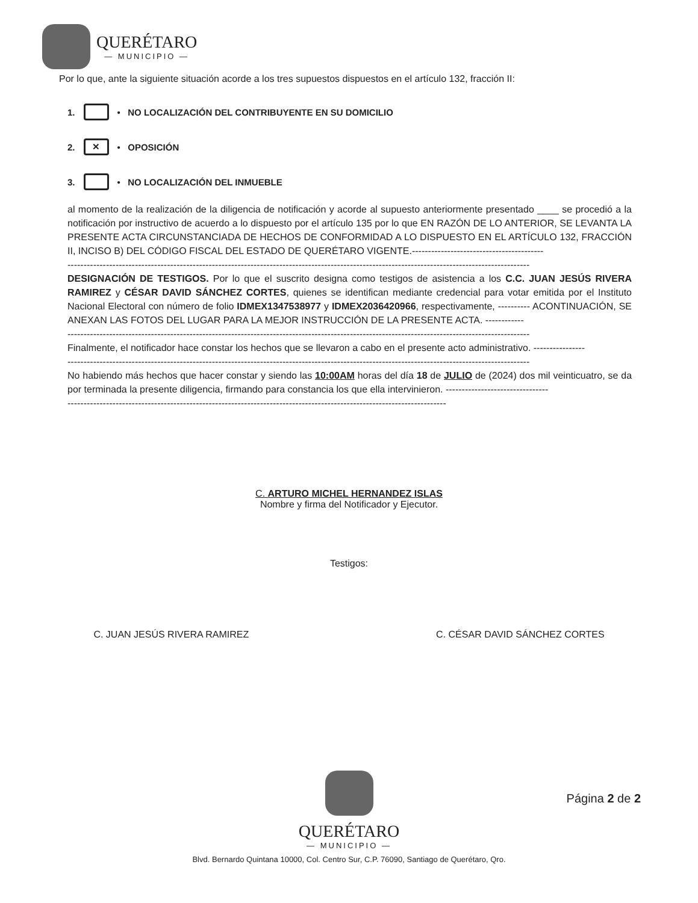QUERÉTARO
— MUNICIPIO —
Por lo que, ante la siguiente situación acorde a los tres supuestos dispuestos en el artículo 132, fracción II:
1. • NO LOCALIZACIÓN DEL CONTRIBUYENTE EN SU DOMICILIO
2. ✕ • OPOSICIÓN
3. • NO LOCALIZACIÓN DEL INMUEBLE
al momento de la realización de la diligencia de notificación y acorde al supuesto anteriormente presentado ____ se procedió a la notificación por instructivo de acuerdo a lo dispuesto por el artículo 135 por lo que EN RAZÓN DE LO ANTERIOR, SE LEVANTA LA PRESENTE ACTA CIRCUNSTANCIADA DE HECHOS DE CONFORMIDAD A LO DISPUESTO EN EL ARTÍCULO 132, FRACCIÓN II, INCISO B) DEL CÓDIGO FISCAL DEL ESTADO DE QUERÉTARO VIGENTE.-----------------------------------------
------------------------------------------------------------------------------------------------------------------------------------------------
DESIGNACIÓN DE TESTIGOS. Por lo que el suscrito designa como testigos de asistencia a los C.C. JUAN JESÚS RIVERA RAMIREZ y CÉSAR DAVID SÁNCHEZ CORTES, quienes se identifican mediante credencial para votar emitida por el Instituto Nacional Electoral con número de folio IDMEX1347538977 y IDMEX2036420966, respectivamente, ---------- ACONTINUACIÓN, SE ANEXAN LAS FOTOS DEL LUGAR PARA LA MEJOR INSTRUCCIÓN DE LA PRESENTE ACTA. ------------
------------------------------------------------------------------------------------------------------------------------------------------------
Finalmente, el notificador hace constar los hechos que se llevaron a cabo en el presente acto administrativo. ----------------
------------------------------------------------------------------------------------------------------------------------------------------------
No habiendo más hechos que hacer constar y siendo las 10:00AM horas del día 18 de JULIO de (2024) dos mil veinticuatro, se da por terminada la presente diligencia, firmando para constancia los que ella intervinieron. --------------------------------
----------------------------------------------------------------------------------------------------------------------
C. ARTURO MICHEL HERNANDEZ ISLAS
Nombre y firma del Notificador y Ejecutor.
Testigos:
C. JUAN JESÚS RIVERA RAMIREZ C. CÉSAR DAVID SÁNCHEZ CORTES
QUERÉTARO
— MUNICIPIO —
Página 2 de 2
Blvd. Bernardo Quintana 10000, Col. Centro Sur, C.P. 76090, Santiago de Querétaro, Qro.